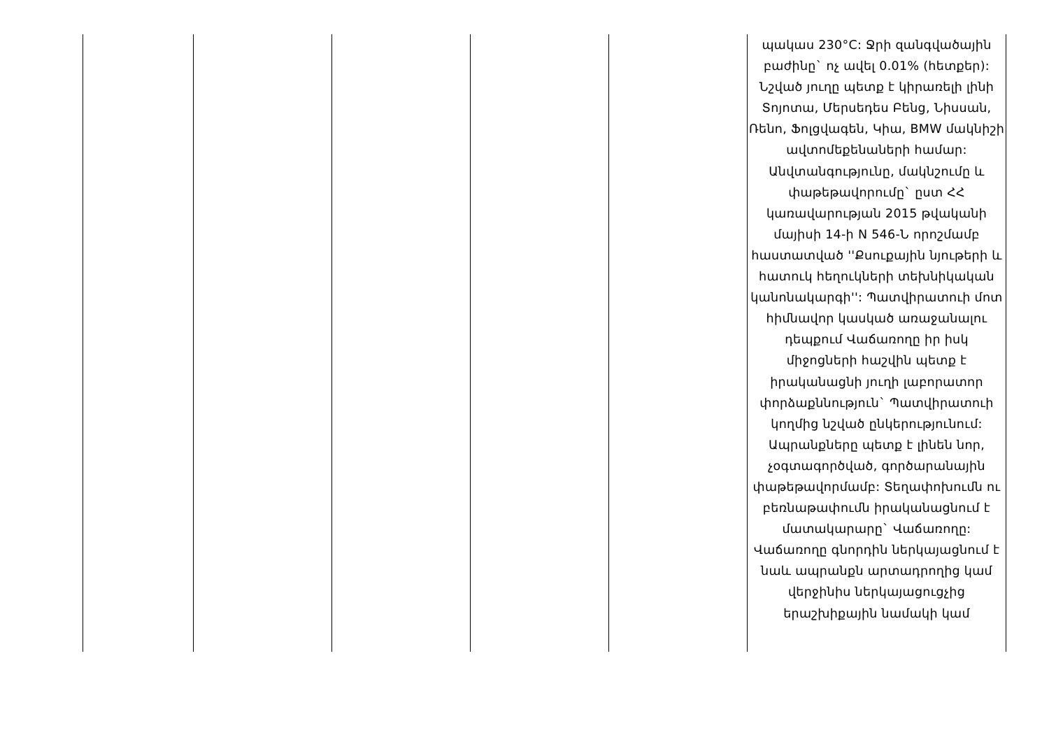| | | | | | պակաս 230°C: Ջրի զանգվածային բաժինը` ոչ ավել 0.01% (հետքեր): Նշված յուղը պետք է կիրառելի լինի Տոյոտա, Մերսեդես Բենց, Նիսսան, Ռենո, Ֆոլցվագեն, Կիա, BMW մակնիշի ավտոմեքենաների համար: Անվտանգությունը, մակնշումը և փաթեթավորումը` ըստ ՀՀ կառավարության 2015 թվականի մայիսի 14-ի N 546-Ն որոշմամբ հաստատված ''Քսուքային նյութերի և հատուկ հեղուկների տեխնիկական կանոնակարգի'': Պատվիրատուի մոտ հիմնավոր կասկած առաջանալու դեպքում Վաճառողը իր իսկ միջոցների հաշվին պետք է իրականացնի յուղի լաբորատոր փորձաքննություն` Պատվիրատուի կողմից նշված ընկերությունում: Ապրանքները պետք է լինեն նոր, չօգտագործված, գործարանային փաթեթավորմամբ: Տեղափոխումն ու բեռնաթափումն իրականացնում է մատակարարը` Վաճառողը: Վաճառողը գնորդին ներկայացնում է նաև ապրանքն արտադրողից կամ վերջինիս ներկայացուցչից երաշխիքային նամակի կամ |